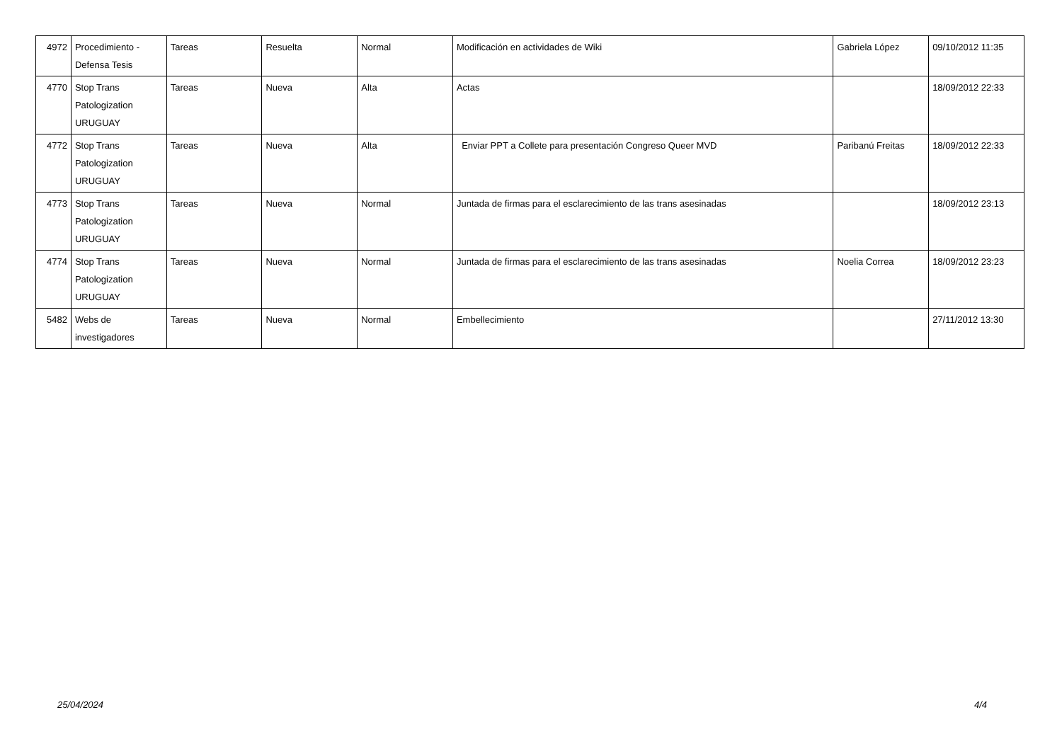| 4972 | Procedimiento - Defensa Tesis | Tareas | Resuelta | Normal | Modificación en actividades de Wiki | Gabriela López | 09/10/2012 11:35 |
| 4770 | Stop Trans Patologization URUGUAY | Tareas | Nueva | Alta | Actas | | 18/09/2012 22:33 |
| 4772 | Stop Trans Patologization URUGUAY | Tareas | Nueva | Alta | Enviar PPT a Collete para presentación Congreso Queer MVD | Paribanú Freitas | 18/09/2012 22:33 |
| 4773 | Stop Trans Patologization URUGUAY | Tareas | Nueva | Normal | Juntada de firmas para el esclarecimiento de las trans asesinadas | | 18/09/2012 23:13 |
| 4774 | Stop Trans Patologization URUGUAY | Tareas | Nueva | Normal | Juntada de firmas para el esclarecimiento de las trans asesinadas | Noelia Correa | 18/09/2012 23:23 |
| 5482 | Webs de investigadores | Tareas | Nueva | Normal | Embellecimiento | | 27/11/2012 13:30 |
25/04/2024 4/4